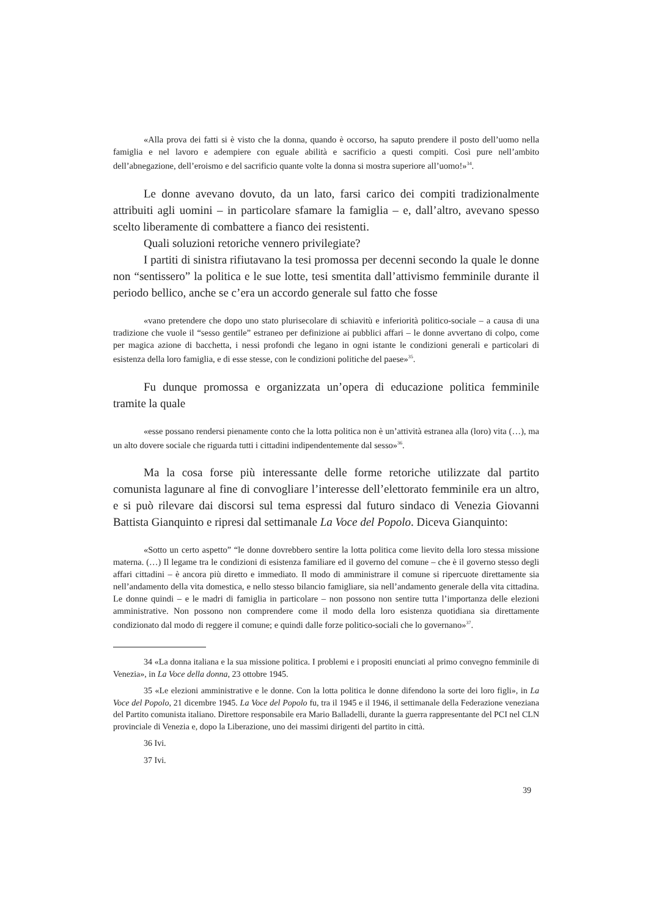«Alla prova dei fatti si è visto che la donna, quando è occorso, ha saputo prendere il posto dell’uomo nella famiglia e nel lavoro e adempiere con eguale abilità e sacrificio a questi compiti. Così pure nell’ambito dell’abnegazione, dell’eroismo e del sacrificio quante volte la donna si mostra superiore all’uomo!»<sup>34</sup>.
Le donne avevano dovuto, da un lato, farsi carico dei compiti tradizionalmente attribuiti agli uomini – in particolare sfamare la famiglia – e, dall’altro, avevano spesso scelto liberamente di combattere a fianco dei resistenti.
Quali soluzioni retoriche vennero privilegiate?
I partiti di sinistra rifiutavano la tesi promossa per decenni secondo la quale le donne non “sentissero” la politica e le sue lotte, tesi smentita dall’attivismo femminile durante il periodo bellico, anche se c’era un accordo generale sul fatto che fosse
«vano pretendere che dopo uno stato plurisecolare di schiavitù e inferiorità politico-sociale – a causa di una tradizione che vuole il “sesso gentile” estraneo per definizione ai pubblici affari – le donne avvertano di colpo, come per magica azione di bacchetta, i nessi profondi che legano in ogni istante le condizioni generali e particolari di esistenza della loro famiglia, e di esse stesse, con le condizioni politiche del paese»<sup>35</sup>.
Fu dunque promossa e organizzata un’opera di educazione politica femminile tramite la quale
«esse possano rendersi pienamente conto che la lotta politica non è un’attività estranea alla (loro) vita (…), ma un alto dovere sociale che riguarda tutti i cittadini indipendentemente dal sesso»<sup>36</sup>.
Ma la cosa forse più interessante delle forme retoriche utilizzate dal partito comunista lagunare al fine di convogliare l’interesse dell’elettorato femminile era un altro, e si può rilevare dai discorsi sul tema espressi dal futuro sindaco di Venezia Giovanni Battista Gianquinto e ripresi dal settimanale La Voce del Popolo. Diceva Gianquinto:
«Sotto un certo aspetto” “le donne dovrebbero sentire la lotta politica come lievito della loro stessa missione materna. (…) Il legame tra le condizioni di esistenza familiare ed il governo del comune – che è il governo stesso degli affari cittadini – è ancora più diretto e immediato. Il modo di amministrare il comune si ripercuote direttamente sia nell’andamento della vita domestica, e nello stesso bilancio famigliare, sia nell’andamento generale della vita cittadina. Le donne quindi – e le madri di famiglia in particolare – non possono non sentire tutta l’importanza delle elezioni amministrative. Non possono non comprendere come il modo della loro esistenza quotidiana sia direttamente condizionato dal modo di reggere il comune; e quindi dalle forze politico-sociali che lo governano»<sup>37</sup>.
34 «La donna italiana e la sua missione politica. I problemi e i propositi enunciati al primo convegno femminile di Venezia», in La Voce della donna, 23 ottobre 1945.
35 «Le elezioni amministrative e le donne. Con la lotta politica le donne difendono la sorte dei loro figli», in La Voce del Popolo, 21 dicembre 1945. La Voce del Popolo fu, tra il 1945 e il 1946, il settimanale della Federazione veneziana del Partito comunista italiano. Direttore responsabile era Mario Balladelli, durante la guerra rappresentante del PCI nel CLN provinciale di Venezia e, dopo la Liberazione, uno dei massimi dirigenti del partito in città.
36 Ivi.
37 Ivi.
39